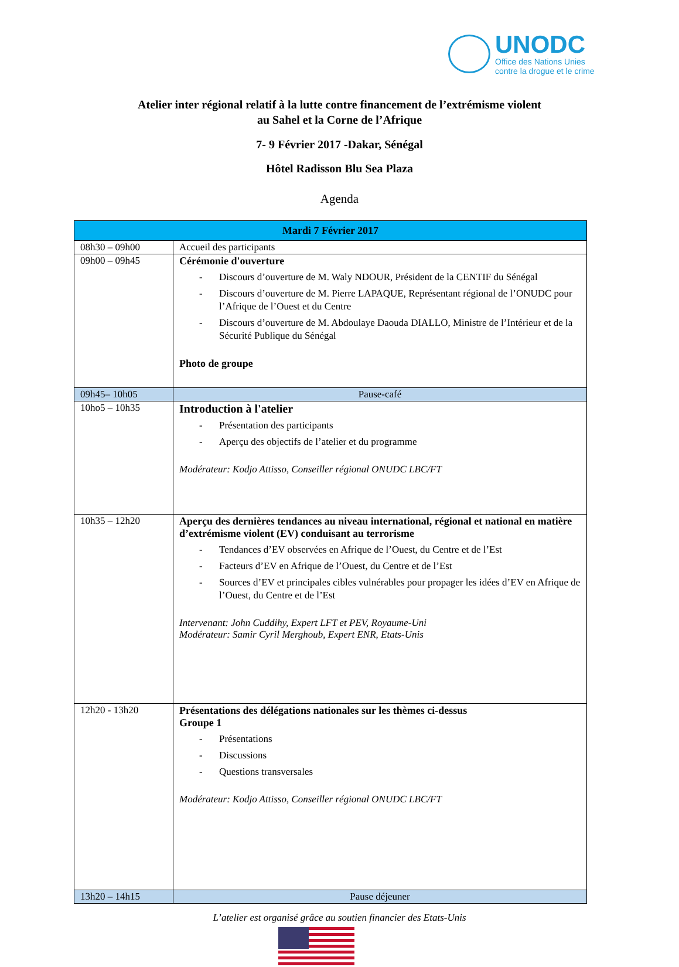UNODC
Office des Nations Unies
contre la drogue et le crime
Atelier inter régional relatif à la lutte contre financement de l’extrémisme violent
au Sahel et la Corne de l’Afrique
7- 9 Février 2017 -Dakar, Sénégal
Hôtel Radisson Blu Sea Plaza
Agenda
| Mardi 7 Février 2017 | |
| --- | --- |
| 08h30 – 09h00 | Accueil des participants |
| 09h00 – 09h45 | Cérémonie d'ouverture Discours d’ouverture de M. Waly NDOUR, Président de la CENTIF du Sénégal Discours d’ouverture de M. Pierre LAPAQUE, Représentant régional de l’ONUDC pour l’Afrique de l’Ouest et du Centre Discours d’ouverture de M. Abdoulaye Daouda DIALLO, Ministre de l’Intérieur et de la Sécurité Publique du Sénégal Photo de groupe |
| 09h45– 10h05 | Pause-café |
| 10ho5 – 10h35 | Introduction à l'atelier Présentation des participants Aperçu des objectifs de l’atelier et du programme Modérateur: Kodjo Attisso, Conseiller régional ONUDC LBC/FT |
| 10h35 – 12h20 | Aperçu des dernières tendances au niveau international, régional et national en matière d’extrémisme violent (EV) conduisant au terrorisme Tendances d’EV observées en Afrique de l’Ouest, du Centre et de l’Est Facteurs d’EV en Afrique de l’Ouest, du Centre et de l’Est Sources d’EV et principales cibles vulnérables pour propager les idées d’EV en Afrique de l’Ouest, du Centre et de l’Est Intervenant: John Cuddihy, Expert LFT et PEV, Royaume-Uni Modérateur: Samir Cyril Merghoub, Expert ENR, Etats-Unis |
| 12h20 - 13h20 | Présentations des délégations nationales sur les thèmes ci-dessus Groupe 1 Présentations Discussions Questions transversales Modérateur: Kodjo Attisso, Conseiller régional ONUDC LBC/FT |
| 13h20 – 14h15 | Pause déjeuner |
L’atelier est organisé grâce au soutien financier des Etats-Unis